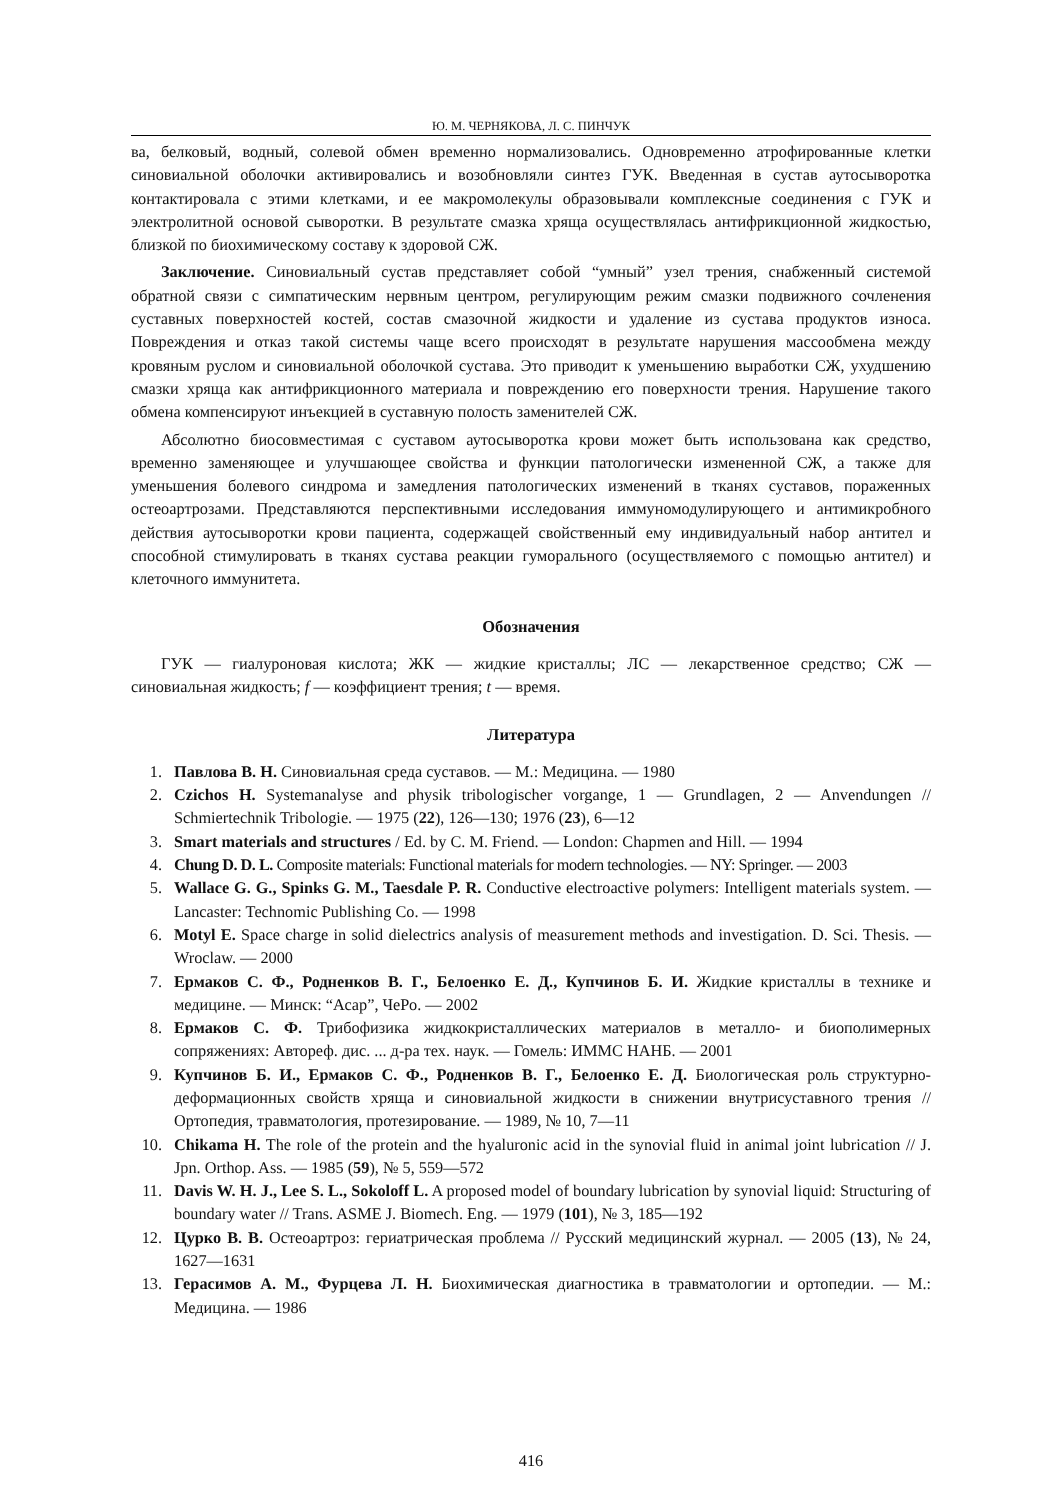Ю. М. ЧЕРНЯКОВА, Л. С. ПИНЧУК
ва, белковый, водный, солевой обмен временно нормализовались. Одновременно атрофированные клетки синовиальной оболочки активировались и возобновляли синтез ГУК. Введенная в сустав аутосыворотка контактировала с этими клетками, и ее макромолекулы образовывали комплексные соединения с ГУК и электролитной основой сыворотки. В результате смазка хряща осуществлялась антифрикционной жидкостью, близкой по биохимическому составу к здоровой СЖ.
Заключение. Синовиальный сустав представляет собой “умный” узел трения, снабженный системой обратной связи с симпатическим нервным центром, регулирующим режим смазки подвижного сочленения суставных поверхностей костей, состав смазочной жидкости и удаление из сустава продуктов износа. Повреждения и отказ такой системы чаще всего происходят в результате нарушения массообмена между кровяным руслом и синовиальной оболочкой сустава. Это приводит к уменьшению выработки СЖ, ухудшению смазки хряща как антифрикционного материала и повреждению его поверхности трения. Нарушение такого обмена компенсируют инъекцией в суставную полость заменителей СЖ.
Абсолютно биосовместимая с суставом аутосыворотка крови может быть использована как средство, временно заменяющее и улучшающее свойства и функции патологически измененной СЖ, а также для уменьшения болевого синдрома и замедления патологических изменений в тканях суставов, пораженных остеоартрозами. Представляются перспективными исследования иммуномодулирующего и антимикробного действия аутосыворотки крови пациента, содержащей свойственный ему индивидуальный набор антител и способной стимулировать в тканях сустава реакции гуморального (осуществляемого с помощью антител) и клеточного иммунитета.
Обозначения
ГУК — гиалуроновая кислота; ЖК — жидкие кристаллы; ЛС — лекарственное средство; СЖ — синовиальная жидкость; f — коэффициент трения; t — время.
Литература
1. Павлова В. Н. Синовиальная среда суставов. — М.: Медицина. — 1980
2. Czichos H. Systemanalyse and physik tribologischer vorgange, 1 — Grundlagen, 2 — Anvendungen // Schmiertechnik Tribologie. — 1975 (22), 126—130; 1976 (23), 6—12
3. Smart materials and structures / Ed. by C. M. Friend. — London: Chapmen and Hill. — 1994
4. Chung D. D. L. Composite materials: Functional materials for modern technologies. — NY: Springer. — 2003
5. Wallace G. G., Spinks G. M., Taesdale P. R. Conductive electroactive polymers: Intelligent materials system. — Lancaster: Technomic Publishing Co. — 1998
6. Motyl E. Space charge in solid dielectrics analysis of measurement methods and investigation. D. Sci. Thesis. — Wroclaw. — 2000
7. Ермаков С. Ф., Родненков В. Г., Белоенко Е. Д., Купчинов Б. И. Жидкие кристаллы в технике и медицине. — Минск: “Асар”, ЧеРо. — 2002
8. Ермаков С. Ф. Трибофизика жидкокристаллических материалов в металло- и биополимерных сопряжениях: Автореф. дис. ... д-ра тех. наук. — Гомель: ИММС НАНБ. — 2001
9. Купчинов Б. И., Ермаков С. Ф., Родненков В. Г., Белоенко Е. Д. Биологическая роль структурно-деформационных свойств хряща и синовиальной жидкости в снижении внутрисуставного трения // Ортопедия, травматология, протезирование. — 1989, № 10, 7—11
10. Chikama H. The role of the protein and the hyaluronic acid in the synovial fluid in animal joint lubrication // J. Jpn. Orthop. Ass. — 1985 (59), № 5, 559—572
11. Davis W. H. J., Lee S. L., Sokoloff L. A proposed model of boundary lubrication by synovial liquid: Structuring of boundary water // Trans. ASME J. Biomech. Eng. — 1979 (101), № 3, 185—192
12. Цурко В. В. Остеоартроз: гериатрическая проблема // Русский медицинский журнал. — 2005 (13), № 24, 1627—1631
13. Герасимов А. М., Фурцева Л. Н. Биохимическая диагностика в травматологии и ортопедии. — М.: Медицина. — 1986
416